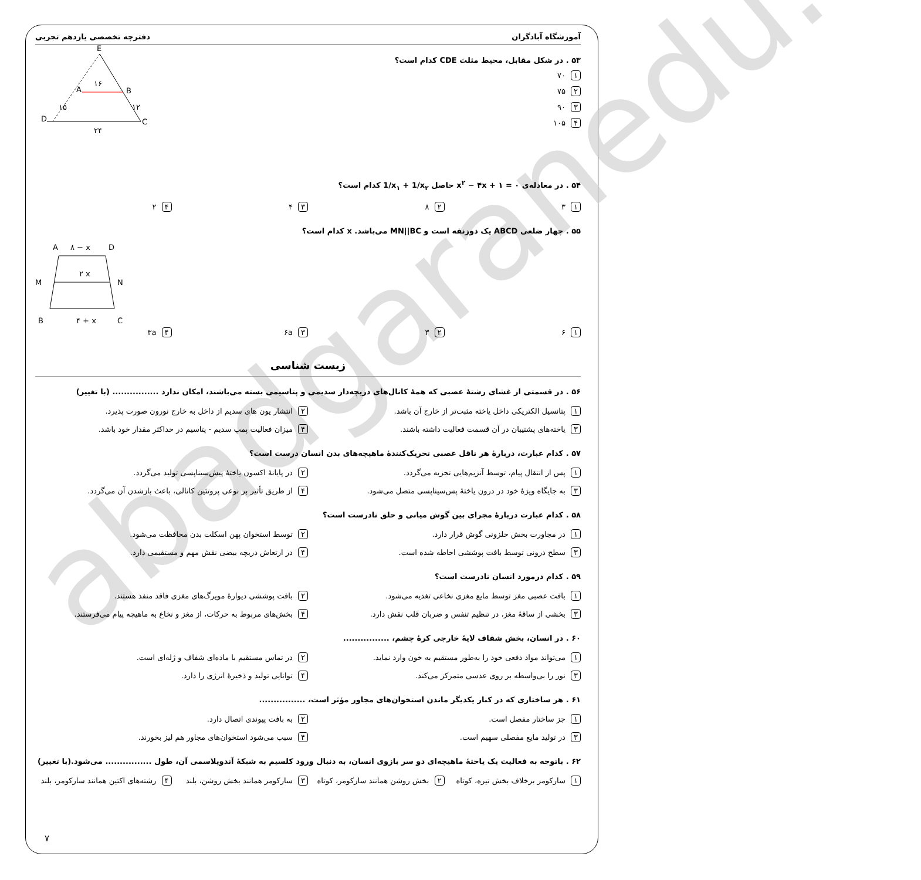abadgaranedu.ir
آموزشگاه آبادگران دفترچه تخصصی یازدهم تجربی
E
A
B
D
C
۱۶
۲۴
۱۵
۱۲
۵۳ . در شکل مقابل، محیط مثلث CDE کدام است؟
۱ ۷۰
۲ ۷۵
۳ ۹۰
۴ ۱۰۵
۵۴ . در معادله‌ی x<sup>۲</sup> − ۴x + ۱ = ۰ حاصل 1/x<sub>۱</sub> + 1/x<sub>۲</sub> کدام است؟
۱ ۳
۲ ۸
۳ ۴
۴ ۲
۵۵ . چهار ضلعی ABCD یک ذوزنقه است و MN||BC می‌باشد. x کدام است؟
A
۸ − x
D
M
N
۲ x
B
۴ + x
C
۱ ۶
۲ ۳
۳ ۶a
۴ ۳a
زیست شناسی
۵۶ . در قسمتی از غشای رشتهٔ عصبی که همهٔ کانال‌های دریچه‌دار سدیمی و پتاسیمی بسته می‌باشند، امکان ندارد ................ (با تغییر)
۱ پتانسیل الکتریکی داخل یاخته مثبت‌تر از خارج آن باشد.
۲ انتشار یون های سدیم از داخل به خارج نورون صورت پذیرد.
۳ یاخته‌های پشتیبان در آن قسمت فعالیت داشته باشند.
۴ میزان فعالیت پمپ سدیم - پتاسیم در حداکثر مقدار خود باشد.
۵۷ . کدام عبارت، دربارهٔ هر ناقل عصبی تحریک‌کنندهٔ ماهیچه‌های بدن انسان درست است؟
۱ پس از انتقال پیام، توسط آنزیم‌هایی تجزیه می‌گردد.
۲ در پایانهٔ اکسون یاختهٔ پیش‌سیناپسی تولید می‌گردد.
۳ به جایگاه ویژهٔ خود در درون یاختهٔ پس‌سیناپسی متصل می‌شود.
۴ از طریق تأثیر بر نوعی پروتئین کانالی، باعث بازشدن آن می‌گردد.
۵۸ . کدام عبارت دربارهٔ مجرای بین گوش میانی و حلق نادرست است؟
۱ در مجاورت بخش حلزونی گوش قرار دارد.
۲ توسط استخوان پهن اسکلت بدن محافظت می‌شود.
۳ سطح درونی توسط بافت پوششی احاطه شده است.
۴ در ارتعاش دریچه بیضی نقش مهم و مستقیمی دارد.
۵۹ . کدام درمورد انسان نادرست است؟
۱ بافت عصبی مغز توسط مایع مغزی نخاعی تغذیه می‌شود.
۲ بافت پوششی دیوارهٔ مویرگ‌های مغزی فاقد منفذ هستند.
۳ بخشی از ساقهٔ مغز، در تنظیم تنفس و ضربان قلب نقش دارد.
۴ بخش‌های مربوط به حرکات، از مغز و نخاع به ماهیچه پیام می‌فرستند.
۶۰ . در انسان، بخش شفاف لایهٔ خارجی کرهٔ چشم، ................
۱ می‌تواند مواد دفعی خود را به‌طور مستقیم به خون وارد نماید.
۲ در تماس مستقیم با ماده‌ای شفاف و ژله‌ای است.
۳ نور را بی‌واسطه بر روی عدسی متمرکز می‌کند.
۴ توانایی تولید و ذخیرهٔ انرژی را دارد.
۶۱ . هر ساختاری که در کنار یکدیگر ماندن استخوان‌های مجاور مؤثر است، ................
۱ جز ساختار مفصل است.
۲ به بافت پیوندی اتصال دارد.
۳ در تولید مایع مفصلی سهیم است.
۴ سبب می‌شود استخوان‌های مجاور هم لیز بخورند.
۶۲ . باتوجه به فعالیت یک یاختهٔ ماهیچه‌ای دو سر بازوی انسان، به دنبال ورود کلسیم به شبکهٔ آندوپلاسمی آن، طول ................ می‌شود.(با تغییر)
۱ سارکومر برخلاف بخش تیره، کوتاه
۲ بخش روشن همانند سارکومر، کوتاه
۳ سارکومر همانند بخش روشن، بلند
۴ رشته‌های اکتین همانند سارکومر، بلند
۷